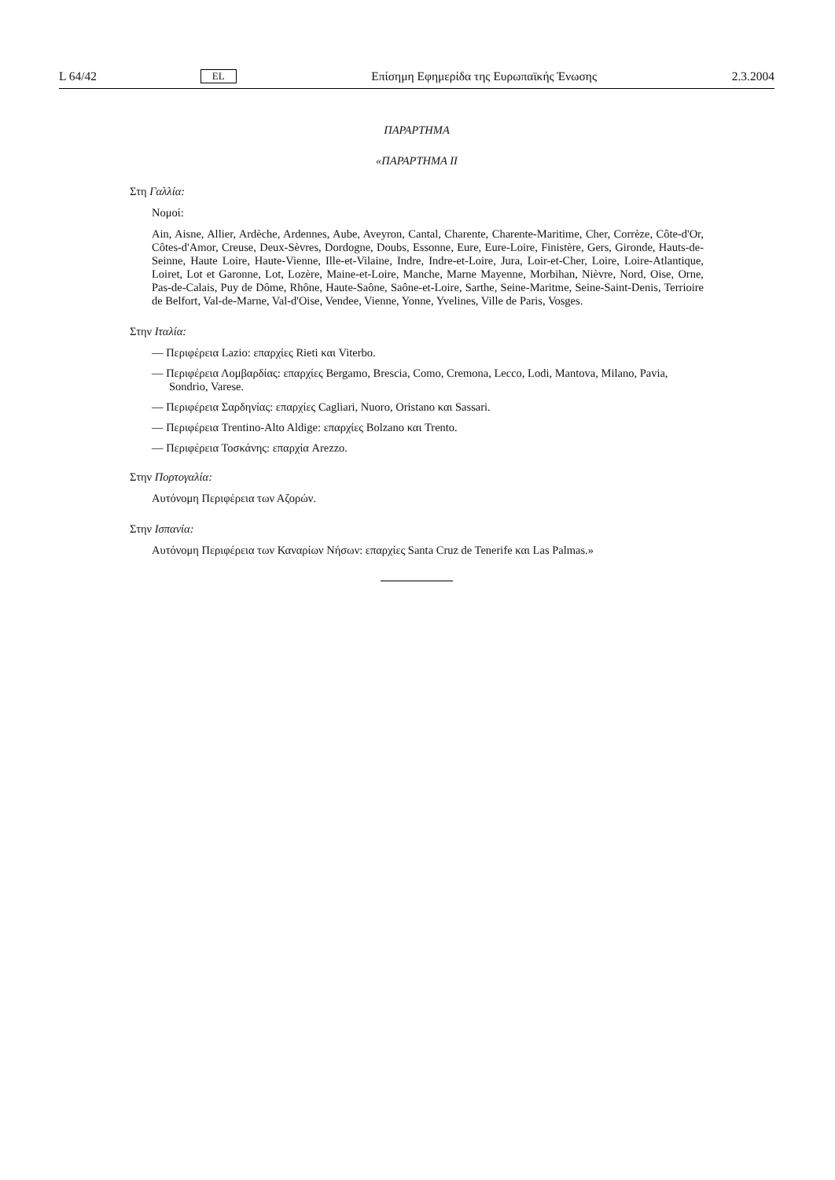L 64/42 EL Επίσημη Εφημερίδα της Ευρωπαϊκής Ένωσης 2.3.2004
ΠΑΡΑΡΤΗΜΑ
«ΠΑΡΑΡΤΗΜΑ II
Στη Γαλλία:
Νομοί:
Ain, Aisne, Allier, Ardèche, Ardennes, Aube, Aveyron, Cantal, Charente, Charente-Maritime, Cher, Corrèze, Côte-d'Or, Côtes-d'Amor, Creuse, Deux-Sèvres, Dordogne, Doubs, Essonne, Eure, Eure-Loire, Finistère, Gers, Gironde, Hauts-de-Seinne, Haute Loire, Haute-Vienne, Ille-et-Vilaine, Indre, Indre-et-Loire, Jura, Loir-et-Cher, Loire, Loire-Atlantique, Loiret, Lot et Garonne, Lot, Lozère, Maine-et-Loire, Manche, Marne Mayenne, Morbihan, Nièvre, Nord, Oise, Orne, Pas-de-Calais, Puy de Dôme, Rhône, Haute-Saône, Saône-et-Loire, Sarthe, Seine-Maritme, Seine-Saint-Denis, Terrioire de Belfort, Val-de-Marne, Val-d'Oise, Vendee, Vienne, Yonne, Yvelines, Ville de Paris, Vosges.
Στην Ιταλία:
— Περιφέρεια Lazio: επαρχίες Rieti και Viterbo.
— Περιφέρεια Λομβαρδίας: επαρχίες Bergamo, Brescia, Como, Cremona, Lecco, Lodi, Mantova, Milano, Pavia, Sondrio, Varese.
— Περιφέρεια Σαρδηνίας: επαρχίες Cagliari, Nuoro, Oristano και Sassari.
— Περιφέρεια Trentino-Alto Aldige: επαρχίες Bolzano και Trento.
— Περιφέρεια Τοσκάνης: επαρχία Arezzo.
Στην Πορτογαλία:
Αυτόνομη Περιφέρεια των Αζορών.
Στην Ισπανία:
Αυτόνομη Περιφέρεια των Καναρίων Νήσων: επαρχίες Santa Cruz de Tenerife και Las Palmas.»